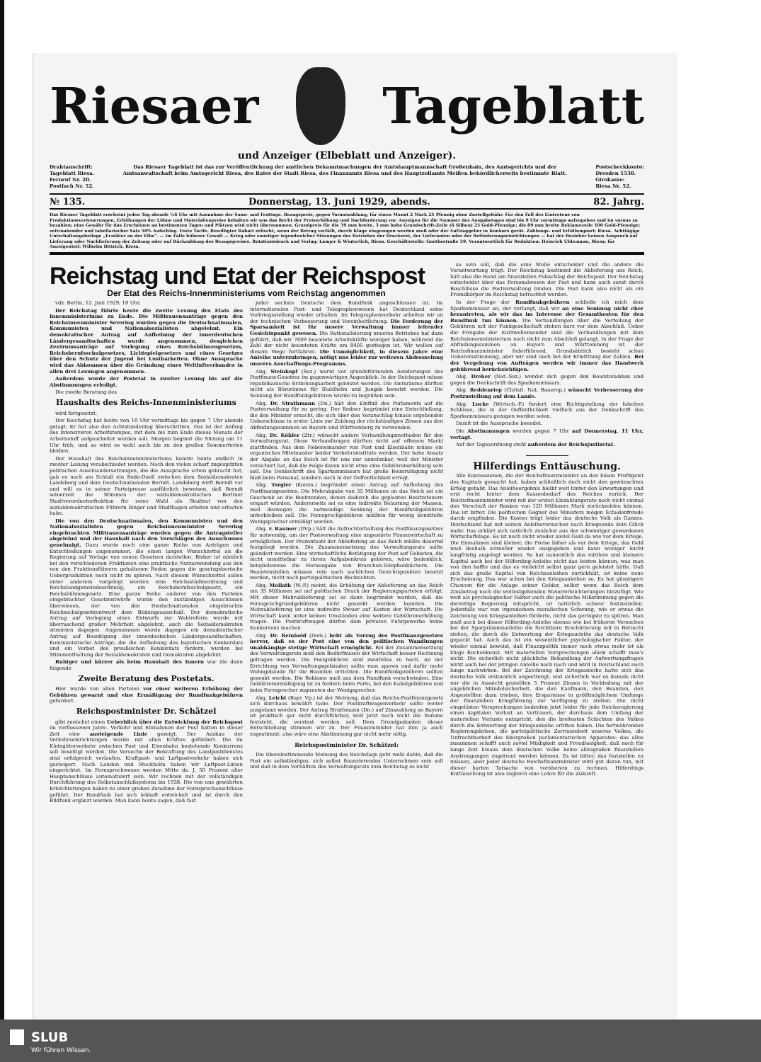Riesaer Tageblatt
und Anzeiger (Elbeblatt und Anzeiger).
Drahtanschrift:
Tageblatt Riesa.
Fernruf Nr. 20.
Postfach Nr. 52.
Das Riesaer Tageblatt ist das zur Veröffentlichung der amtlichen Bekanntmachungen der Amtshauptmannschaft Großenhain, des Amtsgerichts und der Amtsanwaltschaft beim Amtsgericht Riesa, des Rates der Stadt Riesa, des Finanzamts Riesa und des Hauptzollamts Meißen behördlicherseits bestimmte Blatt.
Postscheckkonto:
Dresden 1530.
Girokasse:
Riesa Nr. 52.
№ 135. Donnerstag, 13. Juni 1929, abends. 82. Jahrg.
Das Riesaer Tageblatt erscheint jeden Tag abends ½6 Uhr mit Ausnahme der Sonn- und Festtage. Bezugspreis, gegen Vorauszahlung, für einen Monat 2 Mark 25 Pfennig ohne Zustellgebühr. Für den Fall des Eintretens von Produktionsverteuerungen, Erhöhungen der Löhne und Materialienpreise behalten wir uns das Recht der Preiserhöhung und Nachforderung vor. Anzeigen für die Nummer des Ausgabetages sind bis 9 Uhr vormittags aufzugeben und im voraus zu bezahlen; eine Gewähr für das Erscheinen an bestimmten Tagen und Plätzen wird nicht übernommen. Grundpreis für die 39 mm breite, 3 mm hohe Grundschrift-Zeile (6 Silben) 25 Gold-Pfennige; die 89 mm breite Reklamezeile 100 Gold-Pfennige; zeitraubender und tabellarischer Satz 50% Aufschlag. Feste Tarife. Bewilligter Rabatt erlischt, wenn der Betrag verfällt, durch Klage eingezogen werden muß oder der Auftraggeber in Konkurs gerät. Zahlungs- und Erfüllungsort: Riesa. Achttägige Unterhaltungsbeilage „Erzähler an der Elbe". — Im Falle höherer Gewalt — Krieg oder sonstiger irgendwelcher Störungen des Betriebes der Druckerei, der Lieferanten oder der Beförderungseinrichtungen — hat der Bezieher keinen Anspruch auf Lieferung oder Nachlieferung der Zeitung oder auf Rückzahlung des Bezugspreises. Rotationsdruck und Verlag: Langer & Winterlich, Riesa. Geschäftsstelle: Goethestraße 59. Verantwortlich für Redaktion: Heinrich Uhlemann, Riesa; für Anzeigenteil: Wilhelm Dittrich, Riesa.
Reichstag und Etat der Reichspost
Der Etat des Reichs-Innenministeriums vom Reichstag angenommen
vdz. Berlin, 12. Juni 1929, 10 Uhr.
Der Reichstag führte heute die zweite Lesung des Etats des Innenministeriums zu Ende. Die Mißtrauensanträge gegen den Reichsinnenminister Severing wurden gegen die Deutschnationalen, Kommunisten und Nationalsozialisten abgelehnt. Ein demokratischer Antrag auf Aufhebung der innerdeutschen Ländergesandtschaften wurde angenommen, desgleichen Zentrumsanträge auf Vorlegung eines Reichsbühnengesetzes, Reichsberufsschulgesetzes, Lichtspielgesetzes und eines Gesetzes über den Schutz der Jugend bei Lustbarkeiten. Ohne Aussprache wird das Abkommen über die Gründung eines Weltluftverbandes in allen drei Lesungen angenommen.
Außerdem wurde der Postetat in zweiter Lesung bis auf die Abstimmungen erledigt.
Die zweite Beratung des
Haushalts des Reichs-Innenministeriums
wird fortgesetzt.
Der Reichstag hat heute von 10 Uhr vormittags bis gegen 7 Uhr abends getagt. Er hat also den Achtstundentag überschritten. Das ist der Anfang des intensiveren Arbeitstempos, mit dem bis zum Ende dieses Monats der Arbeitsstoff aufgearbeitet werden soll. Morgen beginnt die Sitzung um 11 Uhr früh, und so wird es wohl auch bis zu den großen Sommerferien bleiben.
Der Haushalt des Reichsinnenministeriums konnte heute endlich in zweiter Lesung verabschiedet werden. Nach den vielen scharf zugespitzten politischen Auseinandersetzungen, die die Aussprache schon gebracht hat, gab es noch am Schluß ein Rede-Duell zwischen dem Sozialdemokraten Landsberg und dem Deutschnationalen Berndt. Landsberg wirft Berndt vor und will es in seiner Parteipresse ausführlich beweisen, daß Berndt seinerzeit die Stimmen der sozialdemokratischen Berliner Stadtverordnetenfraktion für seine Wahl als Stadtrat von den sozialdemokratischen Führern Singer und Stadthagen erbeten und erhalten habe.
Die von den Deutschnationalen, den Kommunisten und den Nationalsozialisten gegen Reichsinnenminister Severing eingebrachten Mißtrauensanträge wurden gegen die Antragsteller abgelehnt und der Haushalt nach den Vorschlägen des Ausschusses genehmigt. Dazu wurde noch eine ganze Reihe von Anträgen und Entschließungen angenommen, die einen langen Wunschzettel an die Regierung auf Vorlage von neuen Gesetzen darstellen. Bisher ist nämlich bei den verschiedenen Fraktionen eine praktische Nutzanwendung aus den von den Fraktionsführern gehaltenen Reden gegen die gesetzgeberische Ueberproduktion noch nicht zu spüren. Nach diesem Wunschzettel sollen unter anderem vorgelegt werden eine Reichsstädteordnung und Reichslandgemeindeordnung, ein Reichsberufsschulgesetz, ein Reichsbühnengesetz. Eine ganze Reihe anderer von den Parteien eingebrachter Gesetzentwürfe wurde den zuständigen Ausschüssen überwiesen, der von den Deutschnationalen eingebrachte Reichsschulgesetzentwurf dem Bildungsausschuß. Der demokratische Antrag auf Vorlegung eines Entwurfs zur Wahlreform wurde mit überraschend großer Mehrheit abgelehnt, auch die Sozialdemokraten stimmten dagegen. Angenommen wurde dagegen ein demokratischer Antrag auf Beseitigung der innerdeutschen Ländergesandtschaften. Kommunistische Anträge, die die Aufhebung des bayerischen Konkordats und ein Verbot des preußischen Konkordats fordern, wurden bei Stimmenthaltung der Sozialdemokraten und Demokraten abgelehnt.
Ruhiger und kürzer als beim Haushalt des Innern war die dann folgende
Zweite Beratung des Postetats.
Hier wurde von allen Parteien vor einer weiteren Erhöhung der Gebühren gewarnt und eine Ermäßigung der Rundfunkgebühren gefordert.
Reichspostminister Dr. Schätzel
gibt zunächst einen Ueberblick über die Entwicklung der Reichspost im verflossenen Jahre. Verkehr und Einnahmen der Post hätten in dieser Zeit eine ansteigende Linie gezeigt. Der Ausbau der Verkehrseinrichtungen wurde mit allen Kräften gefördert. Die im Kleingüterverkehr zwischen Post und Eisenbahn bestehende Konkurrenz soll beseitigt werden. Die Versuche der Bekraftung des Landpostdienstes sind erfolgreich verlaufen. Kraftpost- und Luftpostverkehr haben sich gesteigert. Nach London und Stockholm haben wir Luftpost-Linien eingerichtet. Im Fernsprechwesen werden Mitte ds. J. 50 Prozent aller Hauptanschlüsse automatisiert sein. Wir rechnen mit der vollständigen Durchführung des Selbstanschlußsystems bis 1938. Die von uns gewährten Erleichterungen haben zu einer großen Zunahme der Fernsprechanschlüsse geführt. Der Rundfunk hat sich lebhaft entwickelt und ist durch den Bildfunk ergänzt worden. Man kann heute sagen, daß fast
jeder sechste Deutsche dem Rundfunk angeschlossen ist. Im internationalen Post- und Telegraphenwesen hat Deutschland seine Vorkriegsstellung wieder erhalten. Im Telegraphenverkehr arbeiten wir an der technischen Verbesserung und Vereinheitlichung. Die Forderung der Sparsamkeit ist für unsere Verwaltung immer leitender Gesichtspunkt gewesen. Die Rationalisierung unseres Betriebes hat dazu geführt, daß wir 7609 beamtete Arbeitskräfte weniger haben, während die Zahl der nicht beamteten Kräfte um 8405 gestiegen ist. Wir wollen auf diesem Wege fortfahren. Die Unmöglichkeit, in diesem Jahre eine Anleihe unterzubringen, nötigt uns leider zur weiteren Abdrosselung unseres Anschaffungs-Programms.
Abg. Steinkopf (Soz.) warnt vor grundstürzenden Aenderungen des Postfinanz-Gesetzes im gegenwärtigen Augenblick. In der Reichspost müsse republikanische Erziehungsarbeit geleistet werden. Die Amtsräume dürften nicht als Büroräume für Stahlhelm und Jungdo benutzt werden. Die Senkung der Rundfunkgebühren würde zu begrüßen sein.
Abg. Dr. Strathmann (Dn.) hält den Einfluß des Parlaments auf die Postverwaltung für zu gering. Der Redner begründet eine Entschließung, die den Minister ersucht, die sich über den Voranschlag hinaus ergebenden Ueberschüsse in erster Linie zur Zahlung der rückständigen Zinsen aus den Abfindungssummen an Bayern und Württemberg zu verwenden.
Abg. Dr. Köhler (Ztr.) wünscht andere Verhandlungsmethoden für den Verwaltungsrat. Diese Verhandlungen dürften nicht auf offenem Markt stattfinden. Aus dem Nebeneinander von Post und Eisenbahn müsse ein organisches Miteinander beider Verkehrsinstitute werden. Der hohe Ansatz der Abgabe an das Reich ist für uns nur annehmbar, weil der Minister versichert hat, daß die Folge davon nicht etwa eine Gebührenerhöhung sein soll. Die Denkschrift des Sparkommissars hat große Beunruhigung nicht bloß beim Personal, sondern auch in der Oeffentlichkeit erregt.
Abg. Torgler (Komm.) begründet einen Antrag auf Aufhebung des Postfinanzgesetzes. Die Mehrabgabe von 35 Millionen an das Reich sei ein Geschenk an die Besitzenden, denen dadurch die geplanten Besitzsteuern erspart würden. Andererseits sei es eine indirekte Belastung der Massen, weil deswegen die notwendige Senkung der Rundfunkgebühren unterbleiben soll. Die Fernsprechgebühren müßten für wenig bemittelte Wenigsprecher ermäßigt werden.
Abg. v. Raumer (DVp.) hält die Aufrechterhaltung des Postfinanzgesetzes für notwendig, um der Postverwaltung eine ungestörte Finanzwirtschaft zu ermöglichen. Der Prozentsatz der Ablieferung an das Reich müßte dauernd festgelegt werden. Die Zusammensetzung des Verwaltungsrats sollte geändert werden. Eine wirtschaftliche Betätigung der Post auf Gebieten, die nicht unmittelbar zu ihrem Aufgabenkreis gehören, wäre bedenklich, beispielsweise die Herausgabe von Branchen-Telephonbüchern. Die Beamtenstellen müssen rein nach sachlichen Gesichtspunkten besetzt werden, nicht nach parteipolitischen Rücksichten.
Abg. Mollath (W.-P.) meint, die Erhöhung der Ablieferung an das Reich um 35 Millionen sei auf politischen Druck der Regierungsparteien erfolgt. Mit dieser Mehrablieferung sei es dann begründet worden, daß die Fernsprechgrundgebühren nicht gesenkt werden konnten. Die Mehrablieferung ist eine indirekte Steuer auf Kosten der Wirtschaft. Die Wirtschaft kann unter keinen Umständen eine weitere Gebührenerhöhung tragen. Die Postkraftwagen dürfen dem privaten Fuhrgewerbe keine Konkurrenz machen.
Abg. Dr. Reinhold (Dem.) hebt als Vorzug des Postfinanzgesetzes hervor, daß es der Post eine von den politischen Wandlungen unabhängige stetige Wirtschaft ermöglicht. Bei der Zusammensetzung des Verwaltungsrats muß den Bedürfnissen der Wirtschaft besser Rechnung getragen werden. Die Postgebühren sind zweifellos zu hoch. An der Errichtung von Verwaltungsgebäuden sollte man sparen und dafür mehr Wohngebäude für die Beamten errichten. Die Rundfunkgebühren sollten gesenkt werden. Die Reklame muß aus dem Rundfunk verschwinden. Eine Gebührenermäßigung ist zu fordern beim Porto, bei den Kabelgebühren und beim Fernsprecher zugunsten der Wenigsprecher.
Abg. Leicht (Bayr. Vp.) ist der Meinung, daß das Reichs-Postfinanzgesetz sich durchaus bewährt habe. Der Postkraftwagenverkehr sollte weiter ausgebaut werden. Der Antrag Strathmann (Dn.) auf Zinszahlung an Bayern ist praktisch gar nicht durchführbar, weil jetzt noch nicht die Summe feststeht, die verzinst werden soll. Dem Grundgedanken dieser Entschließung stimmen wir zu. Der Finanzminister hat ihm ja auch zugestimmt, also wäre eine Abstimmung gar nicht mehr nötig.
Reichspostminister Dr. Schätzel:
Die übereinstimmende Meinung des Reichstags geht wohl dahin, daß die Post ein selbständiges, sich selbst finanzierendes Unternehmen sein soll und daß in dem Verhältnis des Verwaltungsrats zum Reichstag es nicht
so sein soll, daß die eine Stelle entscheidet und die andere die Verantwortung trägt. Der Reichstag bestimmt die Ablieferung ans Reich, hält also die Hand am finanziellen Pulsschlag der Reichspost. Der Reichstag entscheidet über das Personalwesen der Post und kann auch sonst durch Beschlüsse die Postverwaltung binden. Die Post kann also nicht als ein Fremdkörper im Reichstag betrachtet werden.
In der Frage der Rundfunkgebühren schließe ich mich dem Sparkommissar an, der verlangt, daß wir an eine Senkung nicht eher herantreten, als wir das im Interesse der Gesamtkosten für den Rundfunk tun können. Die Verhandlungen über die Verteilung der Gebühren mit der Funkgesellschaft stehen kurz vor dem Abschluß. Ueber die Freigabe der Kurzwellensender sind die Verhandlungen mit dem Reichsinnenministerium noch nicht zum Abschluß gelangt. In der Frage der Abfindungssummen an Bayern und Württemberg ist der Reichsfinanzminister federführend. Grundsätzlich besteht schon Uebereinstimmung, aber wir sind noch bei der Ermittlung der Zahlen. Bei der Vergebung von Aufträgen werden wir immer das Handwerk gebührend berücksichtigen.
Abg. Dreher (Nat.-Soz.) wendet sich gegen den Beamtenabbau und gegen die Denkschrift des Sparkommissars.
Abg. Reddenriep (Christl. Nat. Bauernp.) wünscht Verbesserung der Postzustellung auf dem Lande.
Abg. Lucke (Wirtsch.-P.) fordert eine Richtigstellung der falschen Schlüsse, die in der Oeffentlichkeit vielfach aus der Denkschrift des Sparkommissars gezogen worden seien.
Damit ist die Aussprache beendet.
Die Abstimmungen werden gegen 7 Uhr auf Donnerstag, 11 Uhr, vertagt.
Auf der Tagesordnung steht außerdem der Reichsjustizetat.
Hilferdings Enttäuschung.
Alle Konzessionen, die der Reichsfinanzminister an den bösen Profitgeist des Kapitals gemacht hat, haben schließlich doch nicht den gewünschten Erfolg gehabt. Das Anleiheergebnis bleibt weit hinter den Erwartungen und erst recht hinter dem Kassenbedarf des Reiches zurück. Der Reichsfinanzminister wird mit der ersten Einzahlungsrate noch nicht einmal den Vorschuß der Banken von 120 Millionen Mark zurückzahlen können. Das ist bitter. Die politischen Gegner des Ministers mögen Schadenfreude darob empfinden. Die Kosten trägt leider das deutsche Volk als Ganzes. Deutschland hat mit seinen Anleiheversuchen nach Kriegsende kein Glück mehr. Das erklärt sich natürlich zunächst aus der schwieriger gewordenen Wirtschaftslage. Es ist noch nicht wieder soviel Geld da wie vor dem Kriege. Die Einnahmen sind kleiner, die Preise höher als vor dem Kriege, das Geld muß deshalb schneller wieder ausgegeben und kann weniger leicht langfristig angelegt werden. So hat namentlich das mittlere und kleinere Kapital auch bei der Hilferding-Anleihe nicht das leisten können, was man von ihm hoffte und das es vielleicht selbst ganz gern geleistet hätte. Daß sich das große Kapital von Reichsanleihen zurückhält, ist keine neue Erscheinung. Das war schon bei den Kriegsanleihen so. Es hat günstigere Chancen für die Anlage seiner Gelder, selbst wenn das Reich dem Zinsbetrag noch die weitestgehenden Steuererleichterungen hinzufügt. Wie weit als psychologischer Faktor auch die politische Mißstimmung gegen die derzeitige Regierung mitspricht, ist natürlich schwer festzustellen. Jedenfalls war von irgendeinem moralischen Schwung, wie er etwas die Zeichnung von Kriegsanleihen förderte, nicht das geringste zu spüren. Man muß auch bei dieser Hilferding-Anleihe ebenso wie bei früheren Versuchen bei der Sparprämienanleihe die furchtbare Erschütterung mit in Betracht ziehen, die durch die Entwertung der Kriegsanleihe das deutsche Volk gepackt hat. Auch das ist ein wesentlicher psychologischer Faktor, der wieder einmal beweist, daß Finanzpolitik immer noch etwas mehr ist als kluge Rechenkunst. Mit materiellen Versprechungen allein schafft man's nicht. Die sicherlich nicht glückliche Behandlung der Aufwertungsfragen wirkt auch bei der jetzigen Anleihe noch nach und wird in Deutschland noch lange nachwirken. Bei der Zeichnung der Kriegsanleihe hatte sich das deutsche Volk erstaunlich angestrengt, und sicherlich war es damals nicht nur die in Aussicht gestellten 5 Prozent Zinsen in Verbindung mit der angeblichen Mündelsicherheit, die den Kaufmann, den Beamten, den Angestellten dazu trieben, ihre Ersparnisse in größtmöglichem Umfange der finanziellen Kriegführung zur Verfügung zu stellen. Die nicht eingelösten Versprechungen bedeuten jetzt leider für jede Reichsregierung einen kapitalen Verlust an Vertrauen, der durchaus dem Umfang der materiellen Verluste entspricht, den die breitesten Schichten des Volkes durch die Entwertung der Kriegsanleihe erlitten haben. Die fortwährenden Regierungskrisen, die parteipolitische Zerrissenheit unseres Volkes, die Unfruchtbarkeit des übergroßen parlamentarischen Apparates: das alles zusammen schafft auch soviel Müdigkeit und Freudlosigkeit, daß noch für lange Zeit hinaus dem deutschen Volke keine allzugroßen finanziellen Anstrengungen zugetraut werden können. Es ist bitter, das feststellen zu müssen, aber jeder deutsche Reichsfinanzminister wird gut daran tun, mit dieser harten Tatsache von vornherein zu rechnen. Hilferdings Enttäuschung ist also zugleich eine Lehre für die Zukunft.
SLUB
Wir führen Wissen.